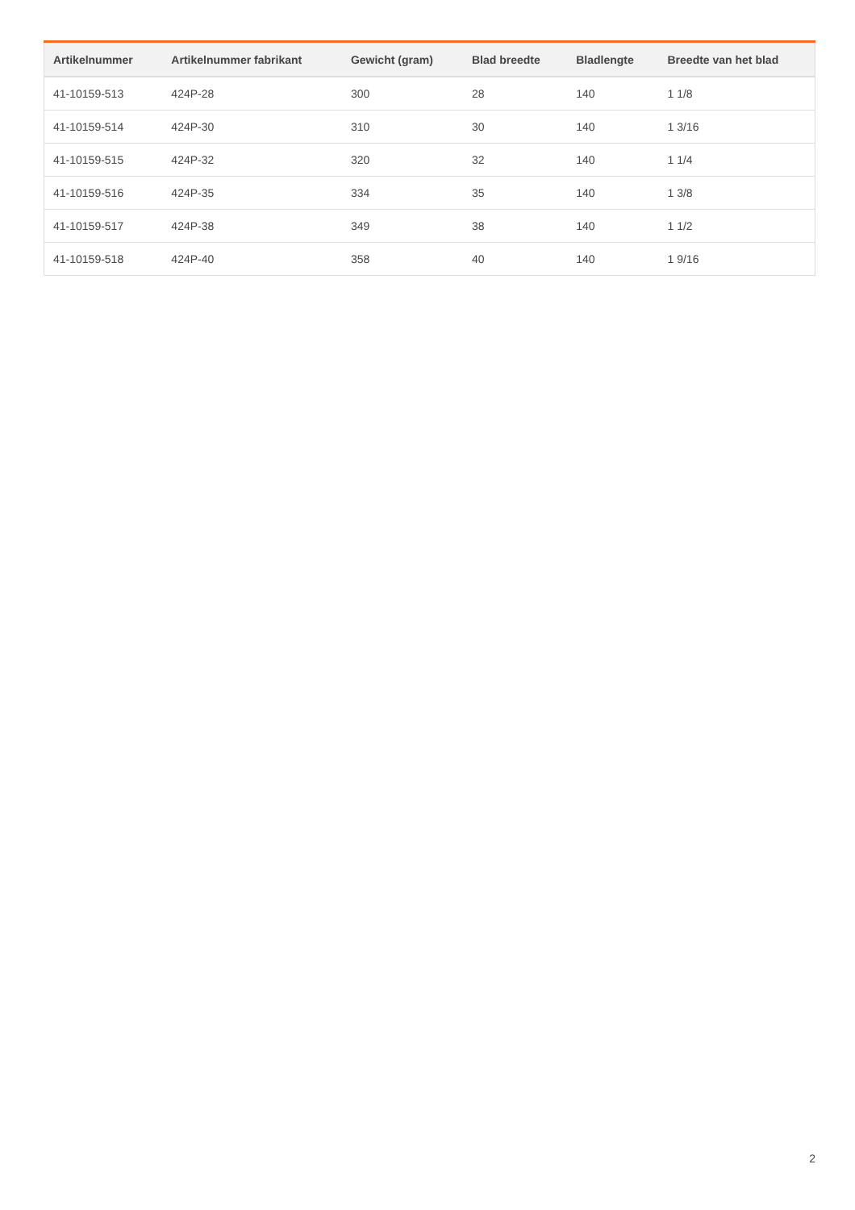| Artikelnummer | Artikelnummer fabrikant | Gewicht (gram) | Blad breedte | Bladlengte | Breedte van het blad |
| --- | --- | --- | --- | --- | --- |
| 41-10159-513 | 424P-28 | 300 | 28 | 140 | 1 1/8 |
| 41-10159-514 | 424P-30 | 310 | 30 | 140 | 1 3/16 |
| 41-10159-515 | 424P-32 | 320 | 32 | 140 | 1 1/4 |
| 41-10159-516 | 424P-35 | 334 | 35 | 140 | 1 3/8 |
| 41-10159-517 | 424P-38 | 349 | 38 | 140 | 1 1/2 |
| 41-10159-518 | 424P-40 | 358 | 40 | 140 | 1 9/16 |
2